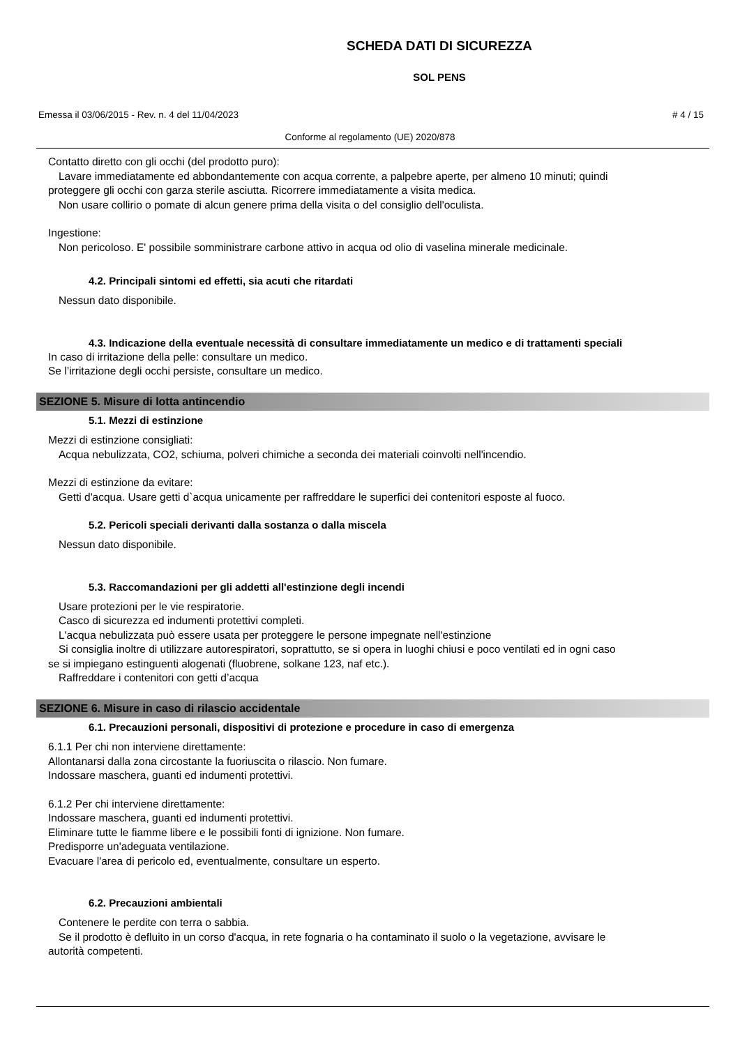SCHEDA DATI DI SICUREZZA
SOL PENS
Emessa il 03/06/2015 - Rev. n. 4 del 11/04/2023 # 4 / 15
Conforme al regolamento (UE) 2020/878
Contatto diretto con gli occhi (del prodotto puro):
Lavare immediatamente ed abbondantemente con acqua corrente, a palpebre aperte, per almeno 10 minuti; quindi
proteggere gli occhi con garza sterile asciutta. Ricorrere immediatamente a visita medica.
Non usare collirio o pomate di alcun genere prima della visita o del consiglio dell'oculista.
Ingestione:
Non pericoloso. E' possibile somministrare carbone attivo in acqua od olio di vaselina minerale medicinale.
4.2. Principali sintomi ed effetti, sia acuti che ritardati
Nessun dato disponibile.
4.3. Indicazione della eventuale necessità di consultare immediatamente un medico e di trattamenti speciali
In caso di irritazione della pelle: consultare un medico.
Se l’irritazione degli occhi persiste, consultare un medico.
SEZIONE 5. Misure di lotta antincendio
5.1. Mezzi di estinzione
Mezzi di estinzione consigliati:
Acqua nebulizzata, CO2, schiuma, polveri chimiche a seconda dei materiali coinvolti nell'incendio.
Mezzi di estinzione da evitare:
Getti d'acqua. Usare getti d`acqua unicamente per raffreddare le superfici dei contenitori esposte al fuoco.
5.2. Pericoli speciali derivanti dalla sostanza o dalla miscela
Nessun dato disponibile.
5.3. Raccomandazioni per gli addetti all'estinzione degli incendi
Usare protezioni per le vie respiratorie.
Casco di sicurezza ed indumenti protettivi completi.
L'acqua nebulizzata può essere usata per proteggere le persone impegnate nell'estinzione
Si consiglia inoltre di utilizzare autorespiratori, soprattutto, se si opera in luoghi chiusi e poco ventilati ed in ogni caso
se si impiegano estinguenti alogenati (fluobrene, solkane 123, naf etc.).
Raffreddare i contenitori con getti d’acqua
SEZIONE 6. Misure in caso di rilascio accidentale
6.1. Precauzioni personali, dispositivi di protezione e procedure in caso di emergenza
6.1.1 Per chi non interviene direttamente:
Allontanarsi dalla zona circostante la fuoriuscita o rilascio. Non fumare.
Indossare maschera, guanti ed indumenti protettivi.
6.1.2 Per chi interviene direttamente:
Indossare maschera, guanti ed indumenti protettivi.
Eliminare tutte le fiamme libere e le possibili fonti di ignizione. Non fumare.
Predisporre un'adeguata ventilazione.
Evacuare l'area di pericolo ed, eventualmente, consultare un esperto.
6.2. Precauzioni ambientali
Contenere le perdite con terra o sabbia.
Se il prodotto è defluito in un corso d'acqua, in rete fognaria o ha contaminato il suolo o la vegetazione, avvisare le
autorità competenti.